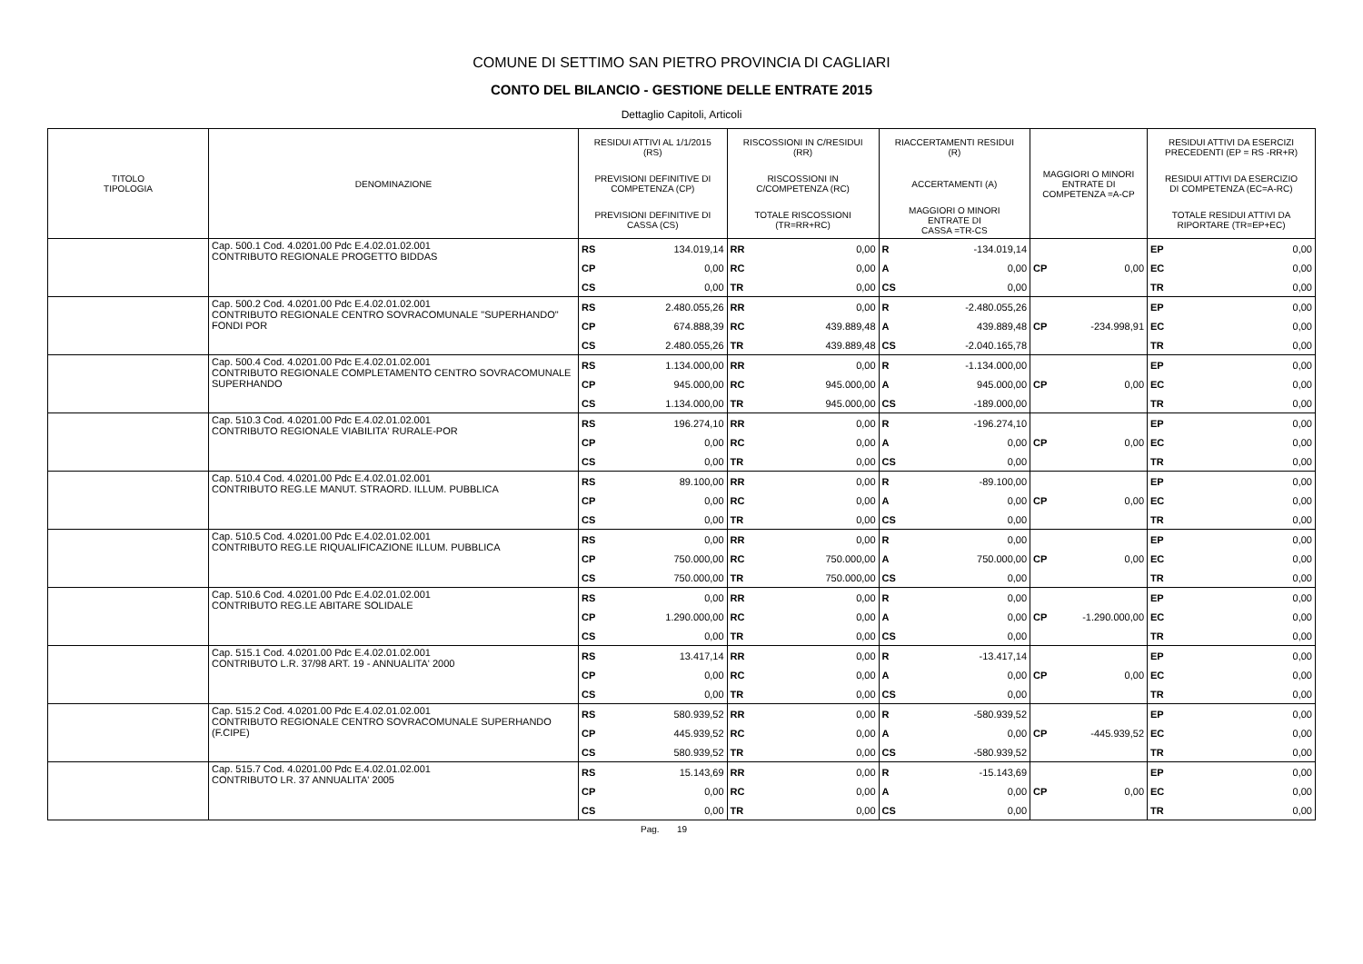COMUNE DI SETTIMO SAN PIETRO PROVINCIA DI CAGLIARI
CONTO DEL BILANCIO - GESTIONE DELLE ENTRATE 2015
Dettaglio Capitoli, Articoli
| TITOLO TIPOLOGIA | DENOMINAZIONE | RESIDUI ATTIVI AL 1/1/2015 (RS) | | RISCOSSIONI IN C/RESIDUI (RR) | | RIACCERTAMENTI RESIDUI (R) | | | | RESIDUI ATTIVI DA ESERCIZI PRECEDENTI (EP = RS -RR+R) | |
| --- | --- | --- | --- | --- | --- | --- | --- | --- | --- | --- | --- |
| | | PREVISIONI DEFINITIVE DI COMPETENZA (CP) | | RISCOSSIONI IN C/COMPETENZA (RC) | | ACCERTAMENTI (A) | | MAGGIORI O MINORI ENTRATE DI COMPETENZA =A-CP | | RESIDUI ATTIVI DA ESERCIZIO DI COMPETENZA (EC=A-RC) | |
| | | PREVISIONI DEFINITIVE DI CASSA (CS) | | TOTALE RISCOSSIONI (TR=RR+RC) | | MAGGIORI O MINORI ENTRATE DI CASSA =TR-CS | | | | TOTALE RESIDUI ATTIVI DA RIPORTARE (TR=EP+EC) | |
| | Cap. 500.1 Cod. 4.0201.00 Pdc E.4.02.01.02.001 CONTRIBUTO REGIONALE PROGETTO BIDDAS | RS | 134.019,14 | RR | 0,00 | R | -134.019,14 | | | EP | 0,00 |
| | | CP | 0,00 | RC | 0,00 | A | 0,00 | CP | 0,00 | EC | 0,00 |
| | | CS | 0,00 | TR | 0,00 | CS | 0,00 | | | TR | 0,00 |
| | Cap. 500.2 Cod. 4.0201.00 Pdc E.4.02.01.02.001 CONTRIBUTO REGIONALE CENTRO SOVRACOMUNALE "SUPERHANDO" FONDI POR | RS | 2.480.055,26 | RR | 0,00 | R | -2.480.055,26 | | | EP | 0,00 |
| | | CP | 674.888,39 | RC | 439.889,48 | A | 439.889,48 | CP | -234.998,91 | EC | 0,00 |
| | | CS | 2.480.055,26 | TR | 439.889,48 | CS | -2.040.165,78 | | | TR | 0,00 |
| | Cap. 500.4 Cod. 4.0201.00 Pdc E.4.02.01.02.001 CONTRIBUTO REGIONALE COMPLETAMENTO CENTRO SOVRACOMUNALE SUPERHANDO | RS | 1.134.000,00 | RR | 0,00 | R | -1.134.000,00 | | | EP | 0,00 |
| | | CP | 945.000,00 | RC | 945.000,00 | A | 945.000,00 | CP | 0,00 | EC | 0,00 |
| | | CS | 1.134.000,00 | TR | 945.000,00 | CS | -189.000,00 | | | TR | 0,00 |
| | Cap. 510.3 Cod. 4.0201.00 Pdc E.4.02.01.02.001 CONTRIBUTO REGIONALE VIABILITA' RURALE-POR | RS | 196.274,10 | RR | 0,00 | R | -196.274,10 | | | EP | 0,00 |
| | | CP | 0,00 | RC | 0,00 | A | 0,00 | CP | 0,00 | EC | 0,00 |
| | | CS | 0,00 | TR | 0,00 | CS | 0,00 | | | TR | 0,00 |
| | Cap. 510.4 Cod. 4.0201.00 Pdc E.4.02.01.02.001 CONTRIBUTO REG.LE MANUT. STRAORD. ILLUM. PUBBLICA | RS | 89.100,00 | RR | 0,00 | R | -89.100,00 | | | EP | 0,00 |
| | | CP | 0,00 | RC | 0,00 | A | 0,00 | CP | 0,00 | EC | 0,00 |
| | | CS | 0,00 | TR | 0,00 | CS | 0,00 | | | TR | 0,00 |
| | Cap. 510.5 Cod. 4.0201.00 Pdc E.4.02.01.02.001 CONTRIBUTO REG.LE RIQUALIFICAZIONE ILLUM. PUBBLICA | RS | 0,00 | RR | 0,00 | R | 0,00 | | | EP | 0,00 |
| | | CP | 750.000,00 | RC | 750.000,00 | A | 750.000,00 | CP | 0,00 | EC | 0,00 |
| | | CS | 750.000,00 | TR | 750.000,00 | CS | 0,00 | | | TR | 0,00 |
| | Cap. 510.6 Cod. 4.0201.00 Pdc E.4.02.01.02.001 CONTRIBUTO REG.LE ABITARE SOLIDALE | RS | 0,00 | RR | 0,00 | R | 0,00 | | | EP | 0,00 |
| | | CP | 1.290.000,00 | RC | 0,00 | A | 0,00 | CP | -1.290.000,00 | EC | 0,00 |
| | | CS | 0,00 | TR | 0,00 | CS | 0,00 | | | TR | 0,00 |
| | Cap. 515.1 Cod. 4.0201.00 Pdc E.4.02.01.02.001 CONTRIBUTO L.R. 37/98 ART. 19 - ANNUALITA' 2000 | RS | 13.417,14 | RR | 0,00 | R | -13.417,14 | | | EP | 0,00 |
| | | CP | 0,00 | RC | 0,00 | A | 0,00 | CP | 0,00 | EC | 0,00 |
| | | CS | 0,00 | TR | 0,00 | CS | 0,00 | | | TR | 0,00 |
| | Cap. 515.2 Cod. 4.0201.00 Pdc E.4.02.01.02.001 CONTRIBUTO REGIONALE CENTRO SOVRACOMUNALE SUPERHANDO (F.CIPE) | RS | 580.939,52 | RR | 0,00 | R | -580.939,52 | | | EP | 0,00 |
| | | CP | 445.939,52 | RC | 0,00 | A | 0,00 | CP | -445.939,52 | EC | 0,00 |
| | | CS | 580.939,52 | TR | 0,00 | CS | -580.939,52 | | | TR | 0,00 |
| | Cap. 515.7 Cod. 4.0201.00 Pdc E.4.02.01.02.001 CONTRIBUTO LR. 37 ANNUALITA' 2005 | RS | 15.143,69 | RR | 0,00 | R | -15.143,69 | | | EP | 0,00 |
| | | CP | 0,00 | RC | 0,00 | A | 0,00 | CP | 0,00 | EC | 0,00 |
| | | CS | 0,00 | TR | 0,00 | CS | 0,00 | | | TR | 0,00 |
Pag. 19